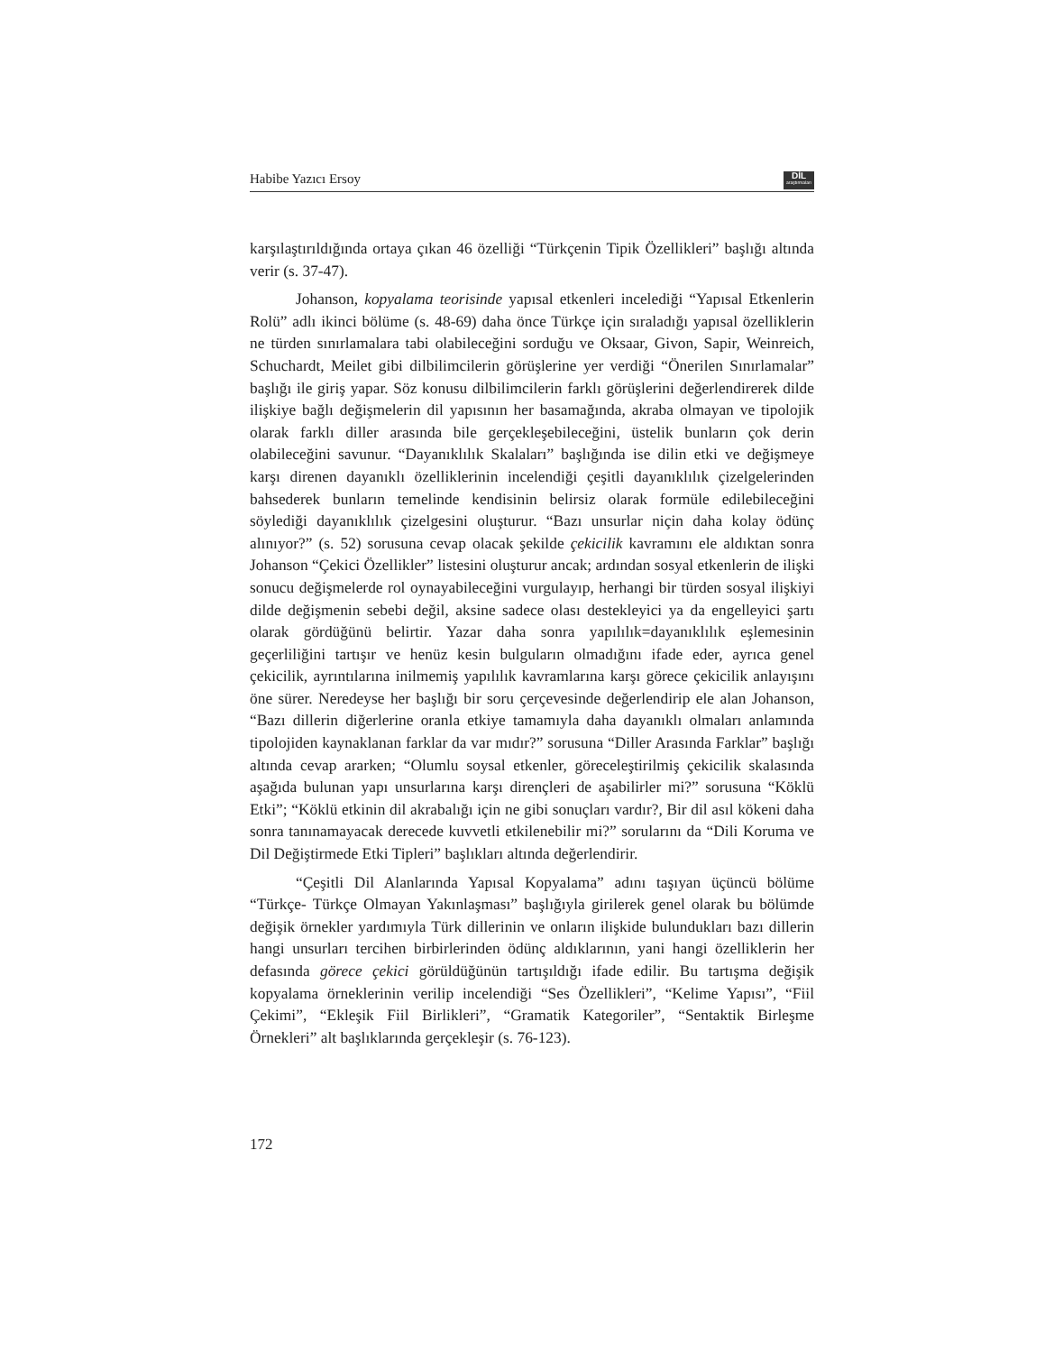Habibe Yazıcı Ersoy DİL
araştırmaları
karşılaştırıldığında ortaya çıkan 46 özelliği “Türkçenin Tipik Özellikleri” başlığı altında verir (s. 37-47).
Johanson, kopyalama teorisinde yapısal etkenleri incelediği “Yapısal Etkenlerin Rolü” adlı ikinci bölüme (s. 48-69) daha önce Türkçe için sıraladığı yapısal özelliklerin ne türden sınırlamalara tabi olabileceğini sorduğu ve Oksaar, Givon, Sapir, Weinreich, Schuchardt, Meilet gibi dilbilimcilerin görüşlerine yer verdiği “Önerilen Sınırlamalar” başlığı ile giriş yapar. Söz konusu dilbilimcilerin farklı görüşlerini değerlendirerek dilde ilişkiye bağlı değişmelerin dil yapısının her basamağında, akraba olmayan ve tipolojik olarak farklı diller arasında bile gerçekleşebileceğini, üstelik bunların çok derin olabileceğini savunur. “Dayanıklılık Skalaları” başlığında ise dilin etki ve değişmeye karşı direnen dayanıklı özelliklerinin incelendiği çeşitli dayanıklılık çizelgelerinden bahsederek bunların temelinde kendisinin belirsiz olarak formüle edilebileceğini söylediği dayanıklılık çizelgesini oluşturur. “Bazı unsurlar niçin daha kolay ödünç alınıyor?” (s. 52) sorusuna cevap olacak şekilde çekicilik kavramını ele aldıktan sonra Johanson “Çekici Özellikler” listesini oluşturur ancak; ardından sosyal etkenlerin de ilişki sonucu değişmelerde rol oynayabileceğini vurgulayıp, herhangi bir türden sosyal ilişkiyi dilde değişmenin sebebi değil, aksine sadece olası destekleyici ya da engelleyici şartı olarak gördüğünü belirtir. Yazar daha sonra yapılılık=dayanıklılık eşlemesinin geçerliliğini tartışır ve henüz kesin bulguların olmadığını ifade eder, ayrıca genel çekicilik, ayrıntılarına inilmemiş yapılılık kavramlarına karşı görece çekicilik anlayışını öne sürer. Neredeyse her başlığı bir soru çerçevesinde değerlendirip ele alan Johanson, “Bazı dillerin diğerlerine oranla etkiye tamamıyla daha dayanıklı olmaları anlamında tipolojiden kaynaklanan farklar da var mıdır?” sorusuna “Diller Arasında Farklar” başlığı altında cevap ararken; “Olumlu soysal etkenler, göreceleştirilmiş çekicilik skalasında aşağıda bulunan yapı unsurlarına karşı dirençleri de aşabilirler mi?” sorusuna “Köklü Etki”; “Köklü etkinin dil akrabalığı için ne gibi sonuçları vardır?, Bir dil asıl kökeni daha sonra tanınamayacak derecede kuvvetli etkilenebilir mi?” sorularını da “Dili Koruma ve Dil Değiştirmede Etki Tipleri” başlıkları altında değerlendirir.
“Çeşitli Dil Alanlarında Yapısal Kopyalama” adını taşıyan üçüncü bölüme “Türkçe- Türkçe Olmayan Yakınlaşması” başlığıyla girilerek genel olarak bu bölümde değişik örnekler yardımıyla Türk dillerinin ve onların ilişkide bulundukları bazı dillerin hangi unsurları tercihen birbirlerinden ödünç aldıklarının, yani hangi özelliklerin her defasında görece çekici görüldüğünün tartışıldığı ifade edilir. Bu tartışma değişik kopyalama örneklerinin verilip incelendiği “Ses Özellikleri”, “Kelime Yapısı”, “Fiil Çekimi”, “Ekleşik Fiil Birlikleri”, “Gramatik Kategoriler”, “Sentaktik Birleşme Örnekleri” alt başlıklarında gerçekleşir (s. 76-123).
172